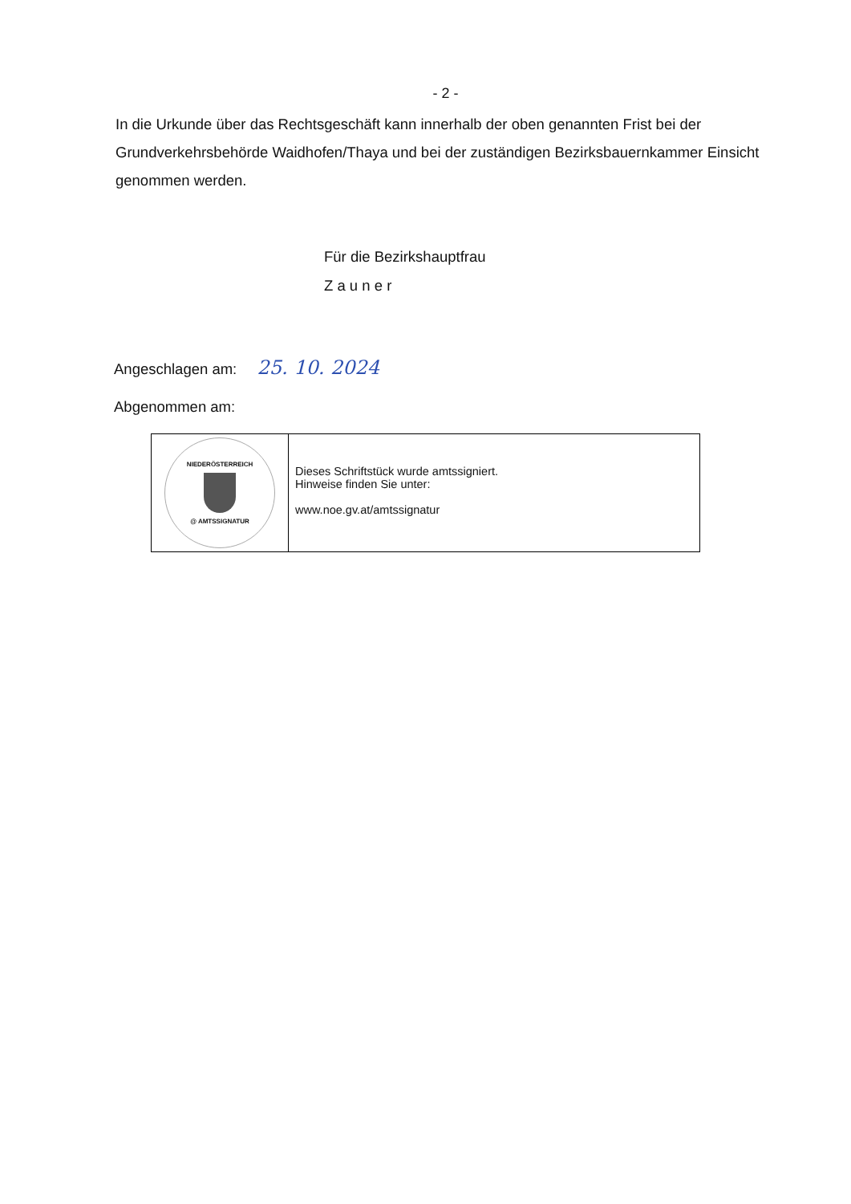- 2 -
In die Urkunde über das Rechtsgeschäft kann innerhalb der oben genannten Frist bei der Grundverkehrsbehörde Waidhofen/Thaya und bei der zuständigen Bezirksbauernkammer Einsicht genommen werden.
Für die Bezirkshauptfrau
Z a u n e r
Angeschlagen am: 25. 10. 2024
Abgenommen am:
NIEDERÖSTERREICH
@ AMTSSIGNATUR
Dieses Schriftstück wurde amtssigniert.
Hinweise finden Sie unter:
www.noe.gv.at/amtssignatur